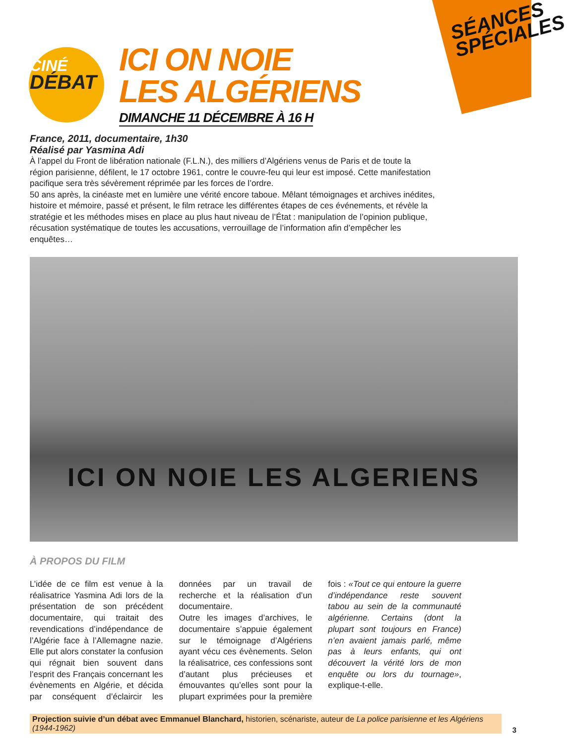SÉANCES SPÉCIALES
CINÉ
DÉBAT
ICI ON NOIE
LES ALGÉRIENS
DIMANCHE 11 DÉCEMBRE À 16 H
France, 2011, documentaire, 1h30
Réalisé par Yasmina Adi
À l’appel du Front de libération nationale (F.L.N.), des milliers d’Algériens venus de Paris et de toute la région parisienne, défilent, le 17 octobre 1961, contre le couvre-feu qui leur est imposé. Cette manifestation pacifique sera très sévèrement réprimée par les forces de l’ordre.
50 ans après, la cinéaste met en lumière une vérité encore taboue. Mêlant témoignages et archives inédites, histoire et mémoire, passé et présent, le film retrace les différentes étapes de ces événements, et révèle la stratégie et les méthodes mises en place au plus haut niveau de l’État : manipulation de l’opinion publique, récusation systématique de toutes les accusations, verrouillage de l’information afin d’empêcher les enquêtes…
ICI ON NOIE LES ALGERIENS
À PROPOS DU FILM
L’idée de ce film est venue à la réalisatrice Yasmina Adi lors de la présentation de son précédent documentaire, qui traitait des revendications d’indépendance de l’Algérie face à l’Allemagne nazie. Elle put alors constater la confusion qui régnait bien souvent dans l’esprit des Français concernant les évènements en Algérie, et décida par conséquent d’éclaircir les données par un travail de recherche et la réalisation d’un documentaire.
Outre les images d’archives, le documentaire s’appuie également sur le témoignage d’Algériens ayant vécu ces évènements. Selon la réalisatrice, ces confessions sont d’autant plus précieuses et émouvantes qu’elles sont pour la plupart exprimées pour la première fois : «Tout ce qui entoure la guerre d’indépendance reste souvent tabou au sein de la communauté algérienne. Certains (dont la plupart sont toujours en France) n’en avaient jamais parlé, même pas à leurs enfants, qui ont découvert la vérité lors de mon enquête ou lors du tournage», explique-t-elle.
Projection suivie d’un débat avec Emmanuel Blanchard, historien, scénariste, auteur de La police parisienne et les Algériens (1944-1962)
3